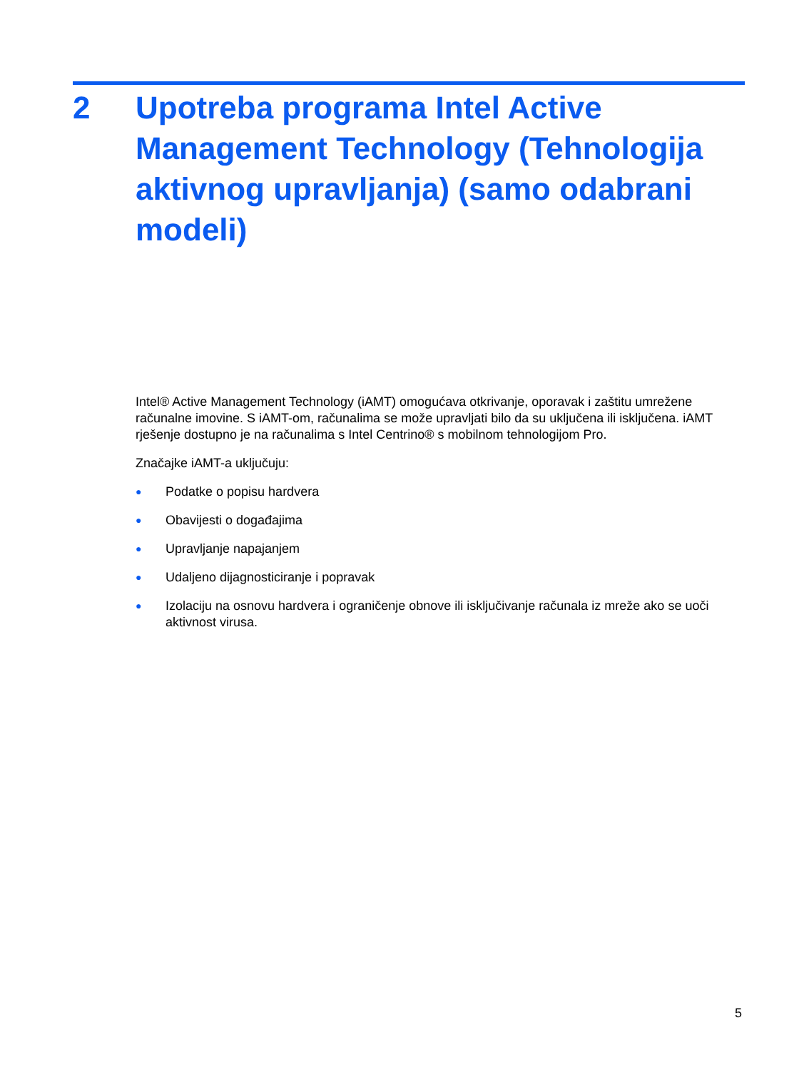2 Upotreba programa Intel Active Management Technology (Tehnologija aktivnog upravljanja) (samo odabrani modeli)
Intel® Active Management Technology (iAMT) omogućava otkrivanje, oporavak i zaštitu umrežene računalne imovine. S iAMT-om, računalima se može upravljati bilo da su uključena ili isključena. iAMT rješenje dostupno je na računalima s Intel Centrino® s mobilnom tehnologijom Pro.
Značajke iAMT-a uključuju:
● Podatke o popisu hardvera
● Obavijesti o događajima
● Upravljanje napajanjem
● Udaljeno dijagnosticiranje i popravak
● Izolaciju na osnovu hardvera i ograničenje obnove ili isključivanje računala iz mreže ako se uoči aktivnost virusa.
5